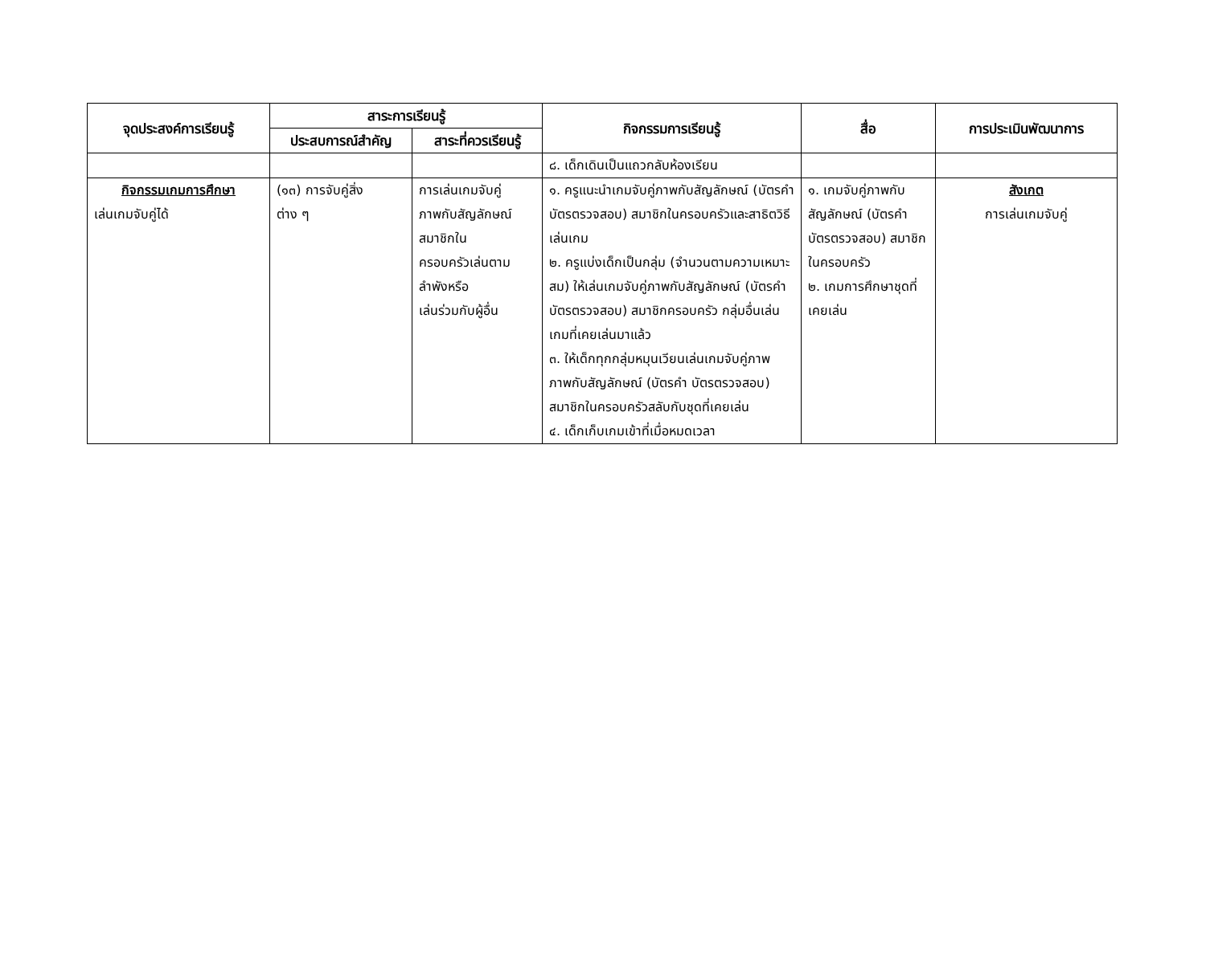| จุดประสงค์การเรียนรู้ | สาระการเรียนรู้ | | กิจกรรมการเรียนรู้ | สื่อ | การประเมินพัฒนาการ |
| --- | --- | --- | --- | --- | --- |
| | ประสบการณ์สำคัญ | สาระที่ควรเรียนรู้ | | | |
| | | | ๘. เด็กเดินเป็นแถวกลับห้องเรียน | | |
| กิจกรรมเกมการศึกษา เล่นเกมจับคู่ได้ | (๑๓) การจับคู่สิ่ง ต่าง ๆ | การเล่นเกมจับคู่ ภาพกับสัญลักษณ์ สมาชิกใน ครอบครัวเล่นตาม ลำพังหรือ เล่นร่วมกับผู้อื่น | ๑. ครูแนะนำเกมจับคู่ภาพกับสัญลักษณ์ (บัตรคำ บัตรตรวจสอบ) สมาชิกในครอบครัวและสาธิตวิธีเล่นเกม ๒. ครูแบ่งเด็กเป็นกลุ่ม (จำนวนตามความเหมาะสม) ให้เล่นเกมจับคู่ภาพกับสัญลักษณ์ (บัตรคำ บัตรตรวจสอบ) สมาชิกครอบครัว กลุ่มอื่นเล่นเกมที่เคยเล่นมาแล้ว ๓. ให้เด็กทุกกลุ่มหมุนเวียนเล่นเกมจับคู่ภาพ ภาพกับสัญลักษณ์ (บัตรคำ บัตรตรวจสอบ) สมาชิกในครอบครัวสลับกับชุดที่เคยเล่น ๔. เด็กเก็บเกมเข้าที่เมื่อหมดเวลา | ๑. เกมจับคู่ภาพกับสัญลักษณ์ (บัตรคำ บัตรตรวจสอบ) สมาชิกในครอบครัว ๒. เกมการศึกษาชุดที่เคยเล่น | สังเกต การเล่นเกมจับคู่ |